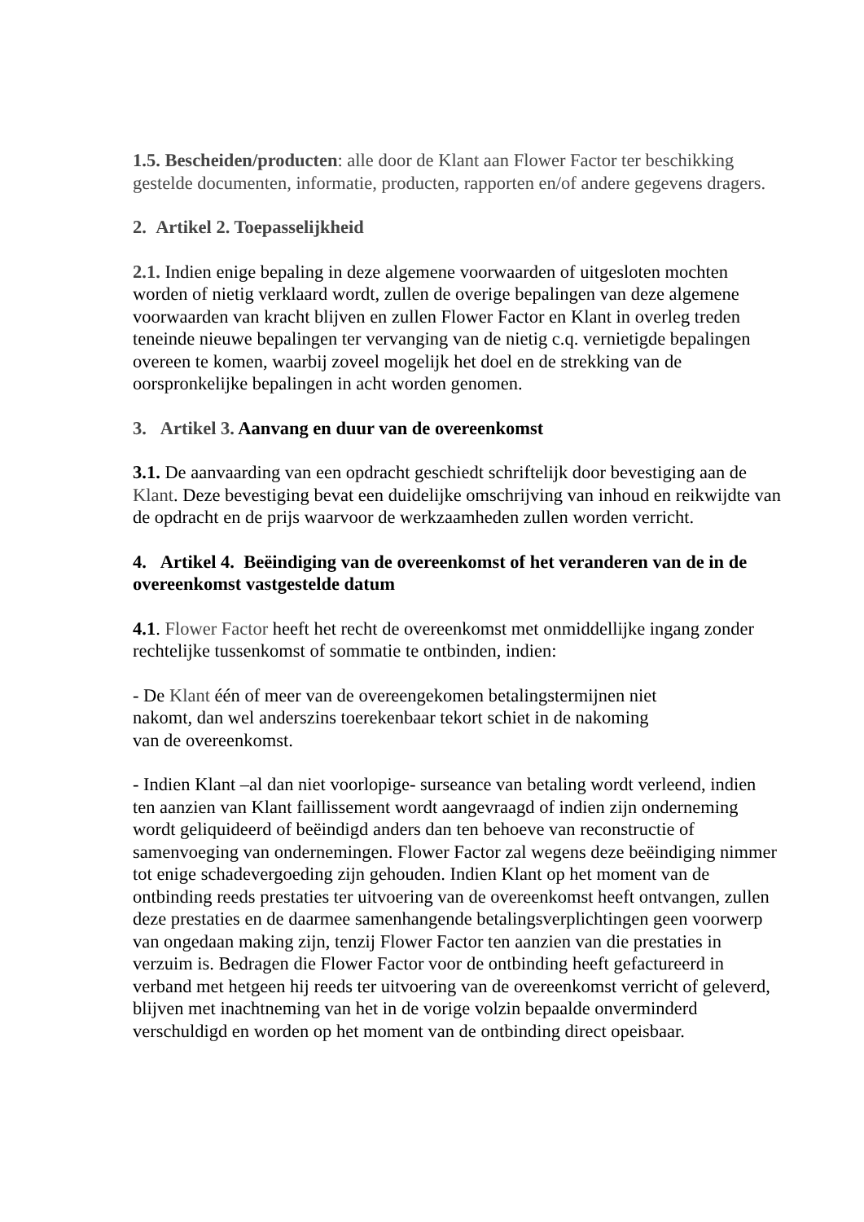1.5. Bescheiden/producten: alle door de Klant aan Flower Factor ter beschikking gestelde documenten, informatie, producten, rapporten en/of andere gegevens dragers.
2. Artikel 2. Toepasselijkheid
2.1. Indien enige bepaling in deze algemene voorwaarden of uitgesloten mochten worden of nietig verklaard wordt, zullen de overige bepalingen van deze algemene voorwaarden van kracht blijven en zullen Flower Factor en Klant in overleg treden teneinde nieuwe bepalingen ter vervanging van de nietig c.q. vernietigde bepalingen overeen te komen, waarbij zoveel mogelijk het doel en de strekking van de oorspronkelijke bepalingen in acht worden genomen.
3. Artikel 3. Aanvang en duur van de overeenkomst
3.1. De aanvaarding van een opdracht geschiedt schriftelijk door bevestiging aan de Klant. Deze bevestiging bevat een duidelijke omschrijving van inhoud en reikwijdte van de opdracht en de prijs waarvoor de werkzaamheden zullen worden verricht.
4. Artikel 4. Beëindiging van de overeenkomst of het veranderen van de in de overeenkomst vastgestelde datum
4.1. Flower Factor heeft het recht de overeenkomst met onmiddellijke ingang zonder rechtelijke tussenkomst of sommatie te ontbinden, indien:
- De Klant één of meer van de overeengekomen betalingstermijnen niet
nakomt, dan wel anderszins toerekenbaar tekort schiet in de nakoming
van de overeenkomst.
- Indien Klant –al dan niet voorlopige- surseance van betaling wordt verleend, indien ten aanzien van Klant faillissement wordt aangevraagd of indien zijn onderneming wordt geliquideerd of beëindigd anders dan ten behoeve van reconstructie of samenvoeging van ondernemingen. Flower Factor zal wegens deze beëindiging nimmer tot enige schadevergoeding zijn gehouden. Indien Klant op het moment van de ontbinding reeds prestaties ter uitvoering van de overeenkomst heeft ontvangen, zullen deze prestaties en de daarmee samenhangende betalingsverplichtingen geen voorwerp van ongedaan making zijn, tenzij Flower Factor ten aanzien van die prestaties in verzuim is. Bedragen die Flower Factor voor de ontbinding heeft gefactureerd in verband met hetgeen hij reeds ter uitvoering van de overeenkomst verricht of geleverd, blijven met inachtneming van het in de vorige volzin bepaalde onverminderd verschuldigd en worden op het moment van de ontbinding direct opeisbaar.